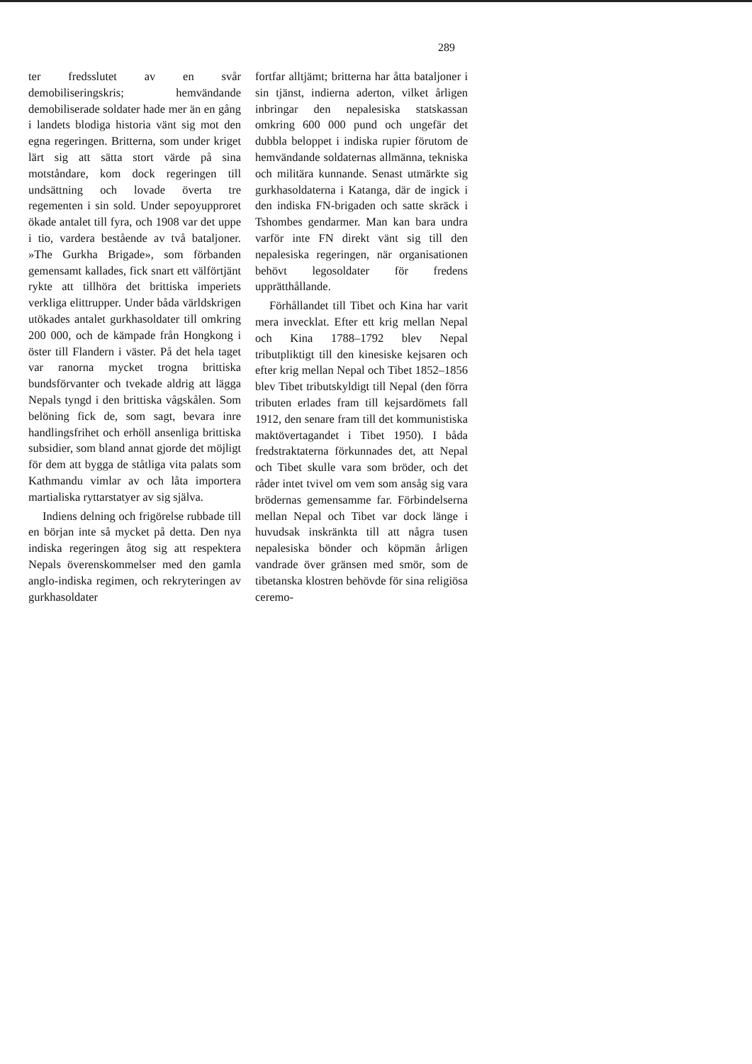289
ter fredsslutet av en svår demobiliseringskris; hemvändande demobiliserade soldater hade mer än en gång i landets blodiga historia vänt sig mot den egna regeringen. Britterna, som under kriget lärt sig att sätta stort värde på sina motståndare, kom dock regeringen till undsättning och lovade överta tre regementen i sin sold. Under sepoyupproret ökade antalet till fyra, och 1908 var det uppe i tio, vardera bestående av två bataljoner. »The Gurkha Brigade», som förbanden gemensamt kallades, fick snart ett välförtjänt rykte att tillhöra det brittiska imperiets verkliga elittrupper. Under båda världskrigen utökades antalet gurkhasoldater till omkring 200 000, och de kämpade från Hongkong i öster till Flandern i väster. På det hela taget var ranorna mycket trogna brittiska bundsförvanter och tvekade aldrig att lägga Nepals tyngd i den brittiska vågskålen. Som belöning fick de, som sagt, bevara inre handlingsfrihet och erhöll ansenliga brittiska subsidier, som bland annat gjorde det möjligt för dem att bygga de ståtliga vita palats som Kathmandu vimlar av och låta importera martialiska ryttarstatyer av sig själva.
Indiens delning och frigörelse rubbade till en början inte så mycket på detta. Den nya indiska regeringen åtog sig att respektera Nepals överenskommelser med den gamla anglo-indiska regimen, och rekryteringen av gurkhasoldater
fortfar alltjämt; britterna har åtta bataljoner i sin tjänst, indierna aderton, vilket årligen inbringar den nepalesiska statskassan omkring 600 000 pund och ungefär det dubbla beloppet i indiska rupier förutom de hemvändande soldaternas allmänna, tekniska och militära kunnande. Senast utmärkte sig gurkhasoldaterna i Katanga, där de ingick i den indiska FN-brigaden och satte skräck i Tshombes gendarmer. Man kan bara undra varför inte FN direkt vänt sig till den nepalesiska regeringen, när organisationen behövt legosoldater för fredens upprätthållande.
Förhållandet till Tibet och Kina har varit mera invecklat. Efter ett krig mellan Nepal och Kina 1788–1792 blev Nepal tributpliktigt till den kinesiske kejsaren och efter krig mellan Nepal och Tibet 1852–1856 blev Tibet tributskyldigt till Nepal (den förra tributen erlades fram till kejsardömets fall 1912, den senare fram till det kommunistiska maktövertagandet i Tibet 1950). I båda fredstraktaterna förkunnades det, att Nepal och Tibet skulle vara som bröder, och det råder intet tvivel om vem som ansåg sig vara brödernas gemensamme far. Förbindelserna mellan Nepal och Tibet var dock länge i huvudsak inskränkta till att några tusen nepalesiska bönder och köpmän årligen vandrade över gränsen med smör, som de tibetanska klostren behövde för sina religiösa ceremo-